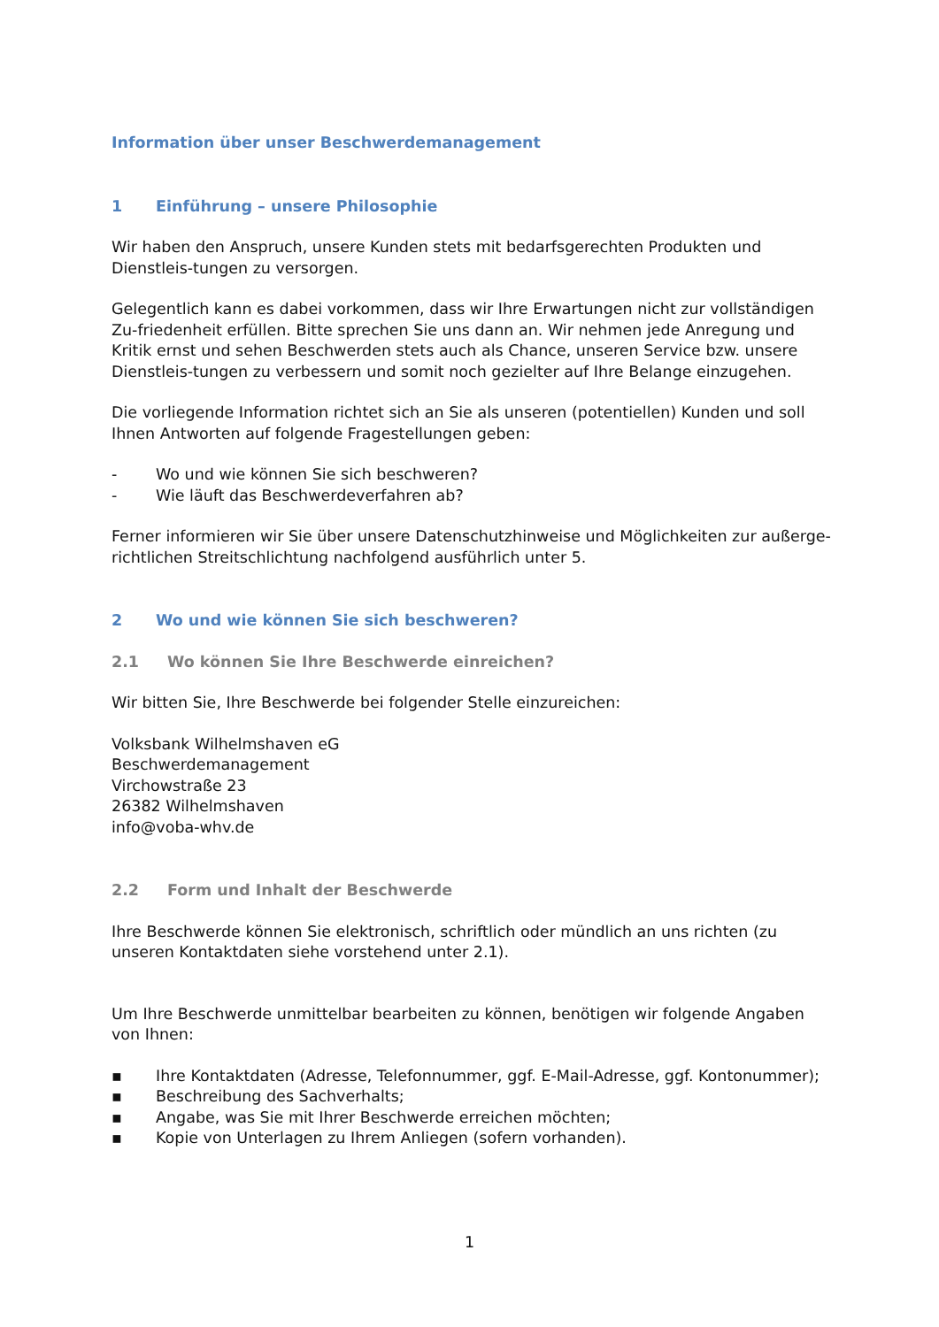Information über unser Beschwerdemanagement
1 Einführung – unsere Philosophie
Wir haben den Anspruch, unsere Kunden stets mit bedarfsgerechten Produkten und Dienstleis-tungen zu versorgen.
Gelegentlich kann es dabei vorkommen, dass wir Ihre Erwartungen nicht zur vollständigen Zu-friedenheit erfüllen. Bitte sprechen Sie uns dann an. Wir nehmen jede Anregung und Kritik ernst und sehen Beschwerden stets auch als Chance, unseren Service bzw. unsere Dienstleis-tungen zu verbessern und somit noch gezielter auf Ihre Belange einzugehen.
Die vorliegende Information richtet sich an Sie als unseren (potentiellen) Kunden und soll Ihnen Antworten auf folgende Fragestellungen geben:
- Wo und wie können Sie sich beschweren?
- Wie läuft das Beschwerdeverfahren ab?
Ferner informieren wir Sie über unsere Datenschutzhinweise und Möglichkeiten zur außerge-richtlichen Streitschlichtung nachfolgend ausführlich unter 5.
2 Wo und wie können Sie sich beschweren?
2.1 Wo können Sie Ihre Beschwerde einreichen?
Wir bitten Sie, Ihre Beschwerde bei folgender Stelle einzureichen:
Volksbank Wilhelmshaven eG
Beschwerdemanagement
Virchowstraße 23
26382 Wilhelmshaven
info@voba-whv.de
2.2 Form und Inhalt der Beschwerde
Ihre Beschwerde können Sie elektronisch, schriftlich oder mündlich an uns richten (zu unseren Kontaktdaten siehe vorstehend unter 2.1).
Um Ihre Beschwerde unmittelbar bearbeiten zu können, benötigen wir folgende Angaben von Ihnen:
▪ Ihre Kontaktdaten (Adresse, Telefonnummer, ggf. E-Mail-Adresse, ggf. Kontonummer);
▪ Beschreibung des Sachverhalts;
▪ Angabe, was Sie mit Ihrer Beschwerde erreichen möchten;
▪ Kopie von Unterlagen zu Ihrem Anliegen (sofern vorhanden).
1